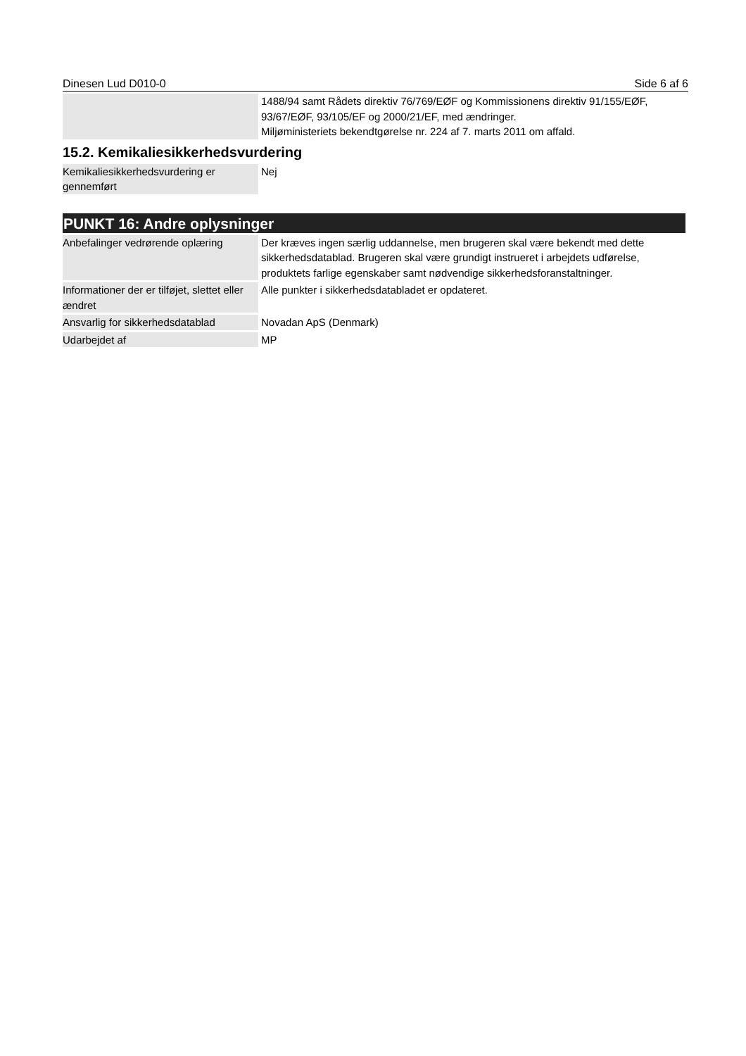Dinesen Lud D010-0 Side 6 af 6
| | 1488/94 samt Rådets direktiv 76/769/EØF og Kommissionens direktiv 91/155/EØF, 93/67/EØF, 93/105/EF og 2000/21/EF, med ændringer. Miljøministeriets bekendtgørelse nr. 224 af 7. marts 2011 om affald. |
15.2. Kemikaliesikkerhedsvurdering
| Kemikaliesikkerhedsvurdering er gennemført | Nej |
PUNKT 16: Andre oplysninger
| Anbefalinger vedrørende oplæring | Der kræves ingen særlig uddannelse, men brugeren skal være bekendt med dette sikkerhedsdatablad. Brugeren skal være grundigt instrueret i arbejdets udførelse, produktets farlige egenskaber samt nødvendige sikkerhedsforanstaltninger. |
| Informationer der er tilføjet, slettet eller ændret | Alle punkter i sikkerhedsdatabladet er opdateret. |
| Ansvarlig for sikkerhedsdatablad | Novadan ApS (Denmark) |
| Udarbejdet af | MP |